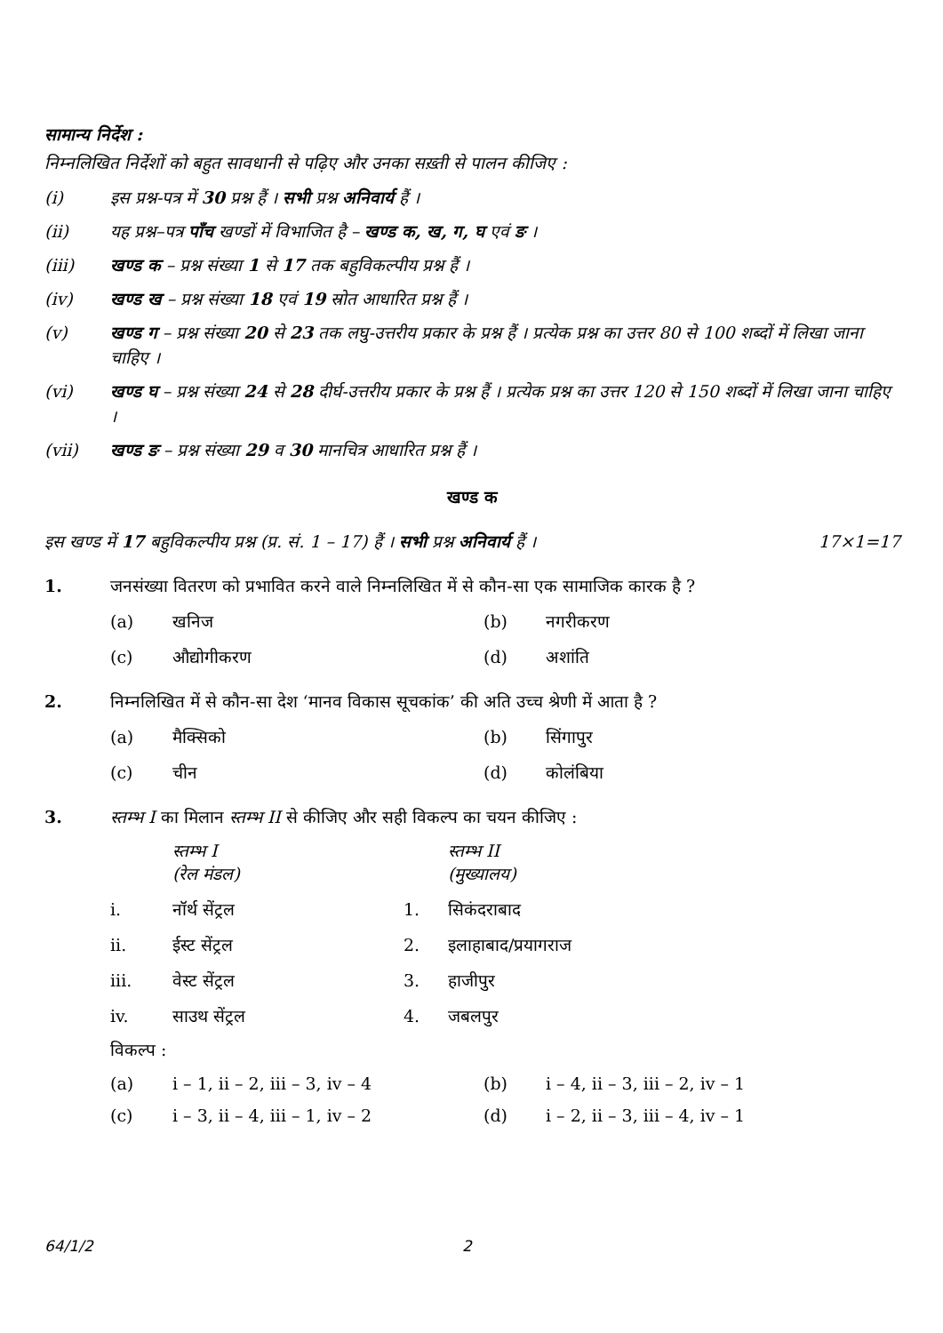सामान्य निर्देश :
निम्नलिखित निर्देशों को बहुत सावधानी से पढ़िए और उनका सख़्ती से पालन कीजिए :
(i) इस प्रश्न-पत्र में 30 प्रश्न हैं । सभी प्रश्न अनिवार्य हैं ।
(ii) यह प्रश्न–पत्र पाँच खण्डों में विभाजित है – खण्ड क, ख, ग, घ एवं ङ ।
(iii) खण्ड क – प्रश्न संख्या 1 से 17 तक बहुविकल्पीय प्रश्न हैं ।
(iv) खण्ड ख – प्रश्न संख्या 18 एवं 19 स्रोत आधारित प्रश्न हैं ।
(v) खण्ड ग – प्रश्न संख्या 20 से 23 तक लघु-उत्तरीय प्रकार के प्रश्न हैं । प्रत्येक प्रश्न का उत्तर 80 से 100 शब्दों में लिखा जाना चाहिए ।
(vi) खण्ड घ – प्रश्न संख्या 24 से 28 दीर्घ-उत्तरीय प्रकार के प्रश्न हैं । प्रत्येक प्रश्न का उत्तर 120 से 150 शब्दों में लिखा जाना चाहिए ।
(vii) खण्ड ङ – प्रश्न संख्या 29 व 30 मानचित्र आधारित प्रश्न हैं ।
खण्ड क
इस खण्ड में 17 बहुविकल्पीय प्रश्न (प्र. सं. 1 – 17) हैं । सभी प्रश्न अनिवार्य हैं । 17×1=17
1. जनसंख्या वितरण को प्रभावित करने वाले निम्नलिखित में से कौन-सा एक सामाजिक कारक है ?
(a) खनिज (b) नगरीकरण (c) औद्योगीकरण (d) अशांति
2. निम्नलिखित में से कौन-सा देश ‘मानव विकास सूचकांक’ की अति उच्च श्रेणी में आता है ?
(a) मैक्सिको (b) सिंगापुर (c) चीन (d) कोलंबिया
3. स्तम्भ I का मिलान स्तम्भ II से कीजिए और सही विकल्प का चयन कीजिए :
स्तम्भ I
(रेल मंडल) स्तम्भ II
(मुख्यालय) i. नॉर्थ सेंट्रल 1. सिकंदराबाद ii. ईस्ट सेंट्रल 2. इलाहाबाद/प्रयागराज iii. वेस्ट सेंट्रल 3. हाजीपुर iv. साउथ सेंट्रल 4. जबलपुर
विकल्प :
(a) i – 1, ii – 2, iii – 3, iv – 4 (b) i – 4, ii – 3, iii – 2, iv – 1 (c) i – 3, ii – 4, iii – 1, iv – 2 (d) i – 2, ii – 3, iii – 4, iv – 1
64/1/2 2